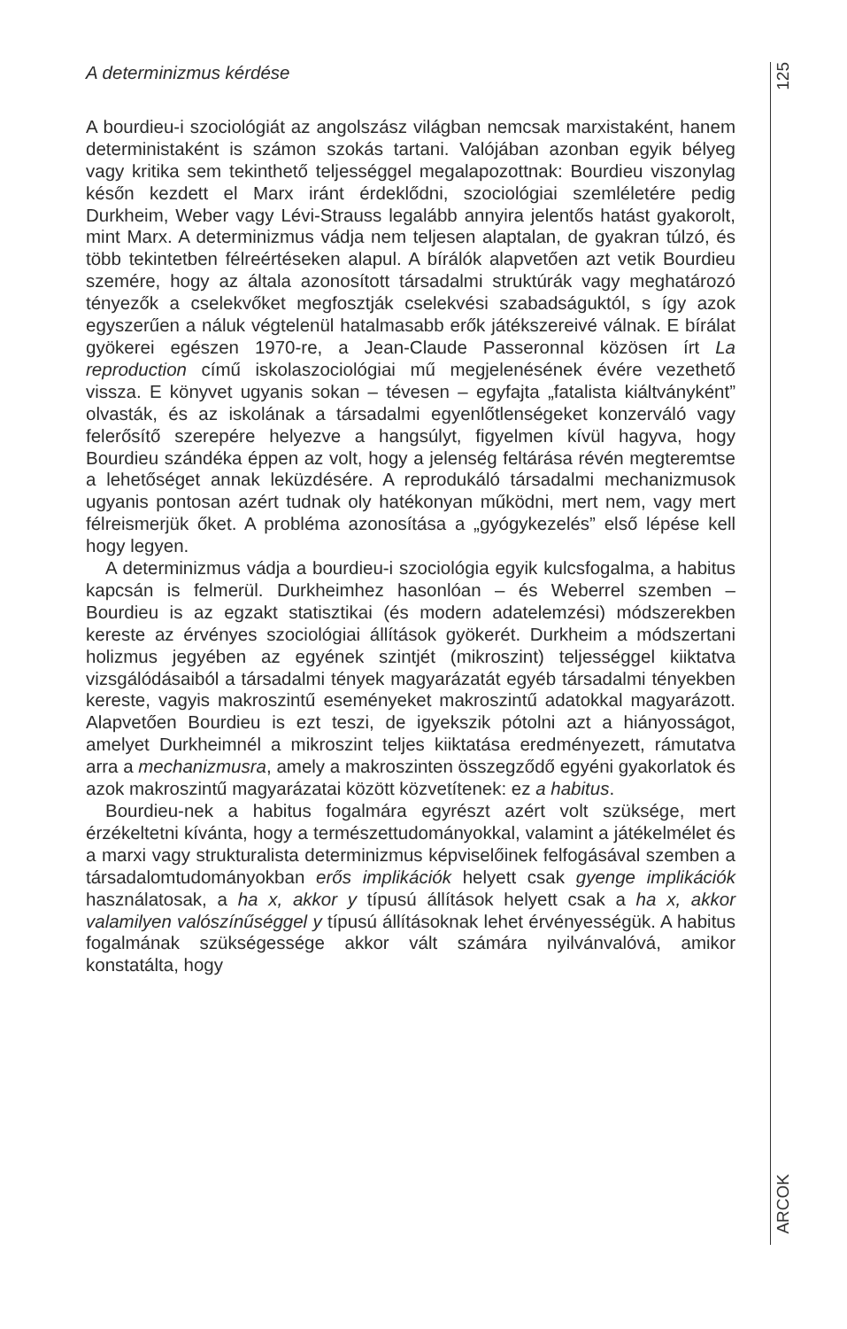A determinizmus kérdése
A bourdieu-i szociológiát az angolszász világban nemcsak marxistaként, hanem deterministaként is számon szokás tartani. Valójában azonban egyik bélyeg vagy kritika sem tekinthető teljességgel megalapozottnak: Bourdieu viszonylag későn kezdett el Marx iránt érdeklődni, szociológiai szemléletére pedig Durkheim, Weber vagy Lévi-Strauss legalább annyira jelentős hatást gyakorolt, mint Marx. A determinizmus vádja nem teljesen alaptalan, de gyakran túlzó, és több tekintetben félreértéseken alapul. A bírálók alapvetően azt vetik Bourdieu szemére, hogy az általa azonosított társadalmi struktúrák vagy meghatározó tényezők a cselekvőket megfosztják cselekvési szabadságuktól, s így azok egyszerűen a náluk végtelenül hatalmasabb erők játékszereivé válnak. E bírálat gyökerei egészen 1970-re, a Jean-Claude Passeronnal közösen írt La reproduction című iskolaszociológiai mű megjelenésének évére vezethető vissza. E könyvet ugyanis sokan – tévesen – egyfajta „fatalista kiáltványként” olvasták, és az iskolának a társadalmi egyenlőtlenségeket konzerváló vagy felerősítő szerepére helyezve a hangsúlyt, figyelmen kívül hagyva, hogy Bourdieu szándéka éppen az volt, hogy a jelenség feltárása révén megteremtse a lehetőséget annak leküzdésére. A reprodukáló társadalmi mechanizmusok ugyanis pontosan azért tudnak oly hatékonyan működni, mert nem, vagy mert félreismerjük őket. A probléma azonosítása a „gyógykezelés” első lépése kell hogy legyen.
A determinizmus vádja a bourdieu-i szociológia egyik kulcsfogalma, a habitus kapcsán is felmerül. Durkheimhez hasonlóan – és Weberrel szemben – Bourdieu is az egzakt statisztikai (és modern adatelemzési) módszerekben kereste az érvényes szociológiai állítások gyökerét. Durkheim a módszertani holizmus jegyében az egyének szintjét (mikroszint) teljességgel kiiktatva vizsgálódásaiból a társadalmi tények magyarázatát egyéb társadalmi tényekben kereste, vagyis makroszintű eseményeket makroszintű adatokkal magyarázott. Alapvetően Bourdieu is ezt teszi, de igyekszik pótolni azt a hiányosságot, amelyet Durkheimnél a mikroszint teljes kiiktatása eredményezett, rámutatva arra a mechanizmusra, amely a makroszinten összegződő egyéni gyakorlatok és azok makroszintű magyarázatai között közvetítenek: ez a habitus.
Bourdieu-nek a habitus fogalmára egyrészt azért volt szüksége, mert érzékeltetni kívánta, hogy a természettudományokkal, valamint a játékelmélet és a marxi vagy strukturalista determinizmus képviselőinek felfogásával szemben a társadalomtudományokban erős implikációk helyett csak gyenge implikációk használatosak, a ha x, akkor y típusú állítások helyett csak a ha x, akkor valamilyen valószínűséggel y típusú állításoknak lehet érvényességük. A habitus fogalmának szükségessége akkor vált számára nyilvánvalóvá, amikor konstatálta, hogy
125
ARCOK